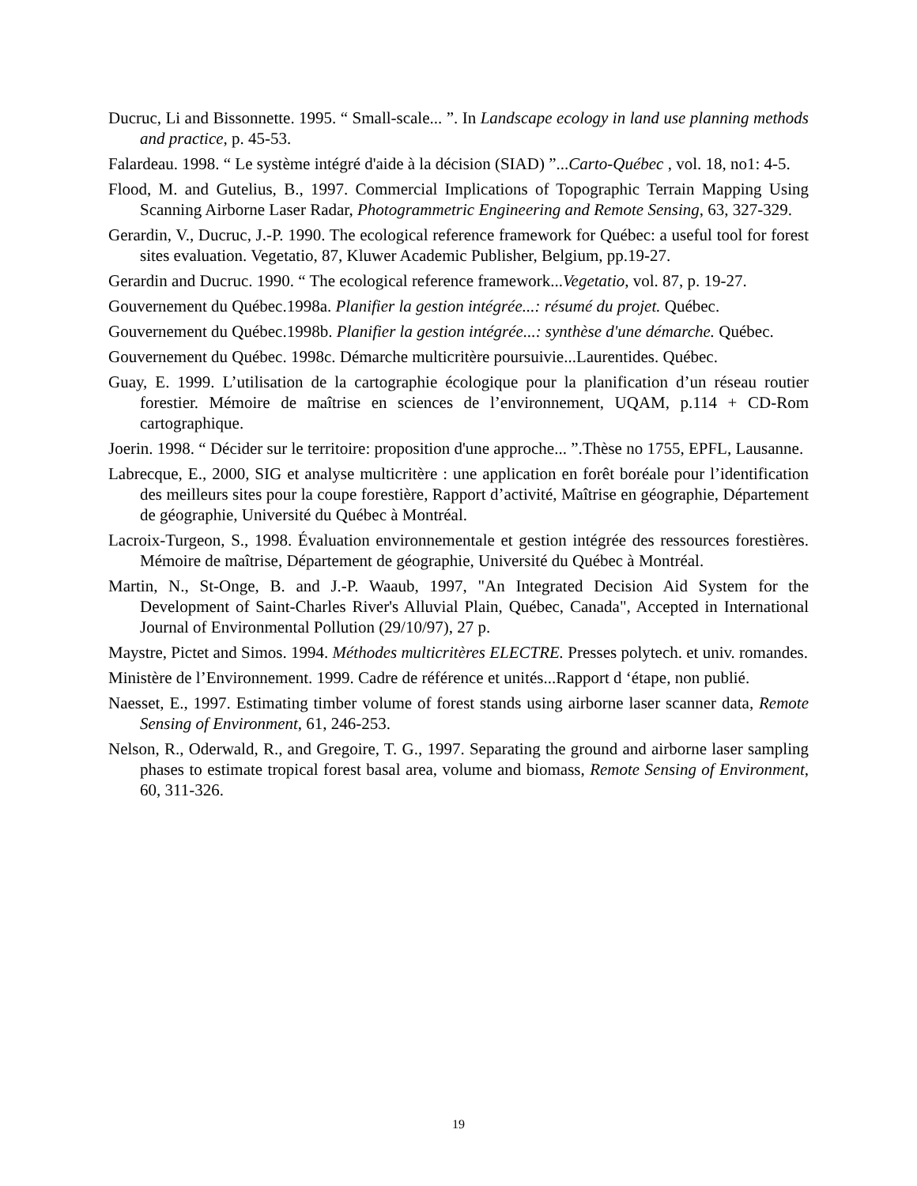Ducruc, Li and Bissonnette. 1995. “ Small-scale... ”. In Landscape ecology in land use planning methods and practice, p. 45-53.
Falardeau. 1998. “ Le système intégré d'aide à la décision (SIAD) ”...Carto-Québec , vol. 18, no1: 4-5.
Flood, M. and Gutelius, B., 1997. Commercial Implications of Topographic Terrain Mapping Using Scanning Airborne Laser Radar, Photogrammetric Engineering and Remote Sensing, 63, 327-329.
Gerardin, V., Ducruc, J.-P. 1990. The ecological reference framework for Québec: a useful tool for forest sites evaluation. Vegetatio, 87, Kluwer Academic Publisher, Belgium, pp.19-27.
Gerardin and Ducruc. 1990. “ The ecological reference framework...Vegetatio, vol. 87, p. 19-27.
Gouvernement du Québec.1998a. Planifier la gestion intégrée...: résumé du projet. Québec.
Gouvernement du Québec.1998b. Planifier la gestion intégrée...: synthèse d'une démarche. Québec.
Gouvernement du Québec. 1998c. Démarche multicritère poursuivie...Laurentides. Québec.
Guay, E. 1999. L’utilisation de la cartographie écologique pour la planification d’un réseau routier forestier. Mémoire de maîtrise en sciences de l’environnement, UQAM, p.114 + CD-Rom cartographique.
Joerin. 1998. “ Décider sur le territoire: proposition d'une approche... ”.Thèse no 1755, EPFL, Lausanne.
Labrecque, E., 2000, SIG et analyse multicritère : une application en forêt boréale pour l’identification des meilleurs sites pour la coupe forestière, Rapport d’activité, Maîtrise en géographie, Département de géographie, Université du Québec à Montréal.
Lacroix-Turgeon, S., 1998. Évaluation environnementale et gestion intégrée des ressources forestières. Mémoire de maîtrise, Département de géographie, Université du Québec à Montréal.
Martin, N., St-Onge, B. and J.-P. Waaub, 1997, "An Integrated Decision Aid System for the Development of Saint-Charles River's Alluvial Plain, Québec, Canada", Accepted in International Journal of Environmental Pollution (29/10/97), 27 p.
Maystre, Pictet and Simos. 1994. Méthodes multicritères ELECTRE. Presses polytech. et univ. romandes.
Ministère de l’Environnement. 1999. Cadre de référence et unités...Rapport d ‘étape, non publié.
Naesset, E., 1997. Estimating timber volume of forest stands using airborne laser scanner data, Remote Sensing of Environment, 61, 246-253.
Nelson, R., Oderwald, R., and Gregoire, T. G., 1997. Separating the ground and airborne laser sampling phases to estimate tropical forest basal area, volume and biomass, Remote Sensing of Environment, 60, 311-326.
19